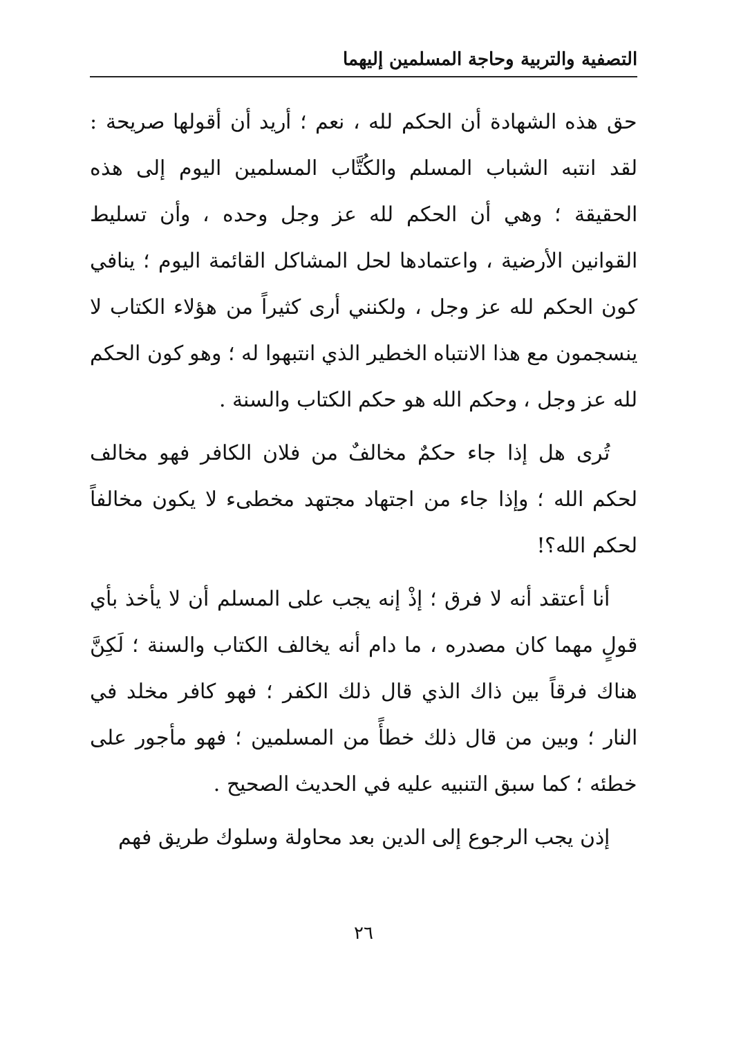التصفية والتربية وحاجة المسلمين إليهما
حق هذه الشهادة أن الحكم لله ، نعم ؛ أريد أن أقولها صريحة : لقد انتبه الشباب المسلم والكُتَّاب المسلمين اليوم إلى هذه الحقيقة ؛ وهي أن الحكم لله عز وجل وحده ، وأن تسليط القوانين الأرضية ، واعتمادها لحل المشاكل القائمة اليوم ؛ ينافي كون الحكم لله عز وجل ، ولكنني أرى كثيراً من هؤلاء الكتاب لا ينسجمون مع هذا الانتباه الخطير الذي انتبهوا له ؛ وهو كون الحكم لله عز وجل ، وحكم الله هو حكم الكتاب والسنة .
تُرى هل إذا جاء حكمٌ مخالفٌ من فلان الكافر فهو مخالف لحكم الله ؛ وإذا جاء من اجتهاد مجتهد مخطىء لا يكون مخالفاً لحكم الله؟!
أنا أعتقد أنه لا فرق ؛ إذْ إنه يجب على المسلم أن لا يأخذ بأي قولٍ مهما كان مصدره ، ما دام أنه يخالف الكتاب والسنة ؛ لَكِنَّ هناك فرقاً بين ذاك الذي قال ذلك الكفر ؛ فهو كافر مخلد في النار ؛ وبين من قال ذلك خطأً من المسلمين ؛ فهو مأجور على خطئه ؛ كما سبق التنبيه عليه في الحديث الصحيح .
إذن يجب الرجوع إلى الدين بعد محاولة وسلوك طريق فهم
٢٦